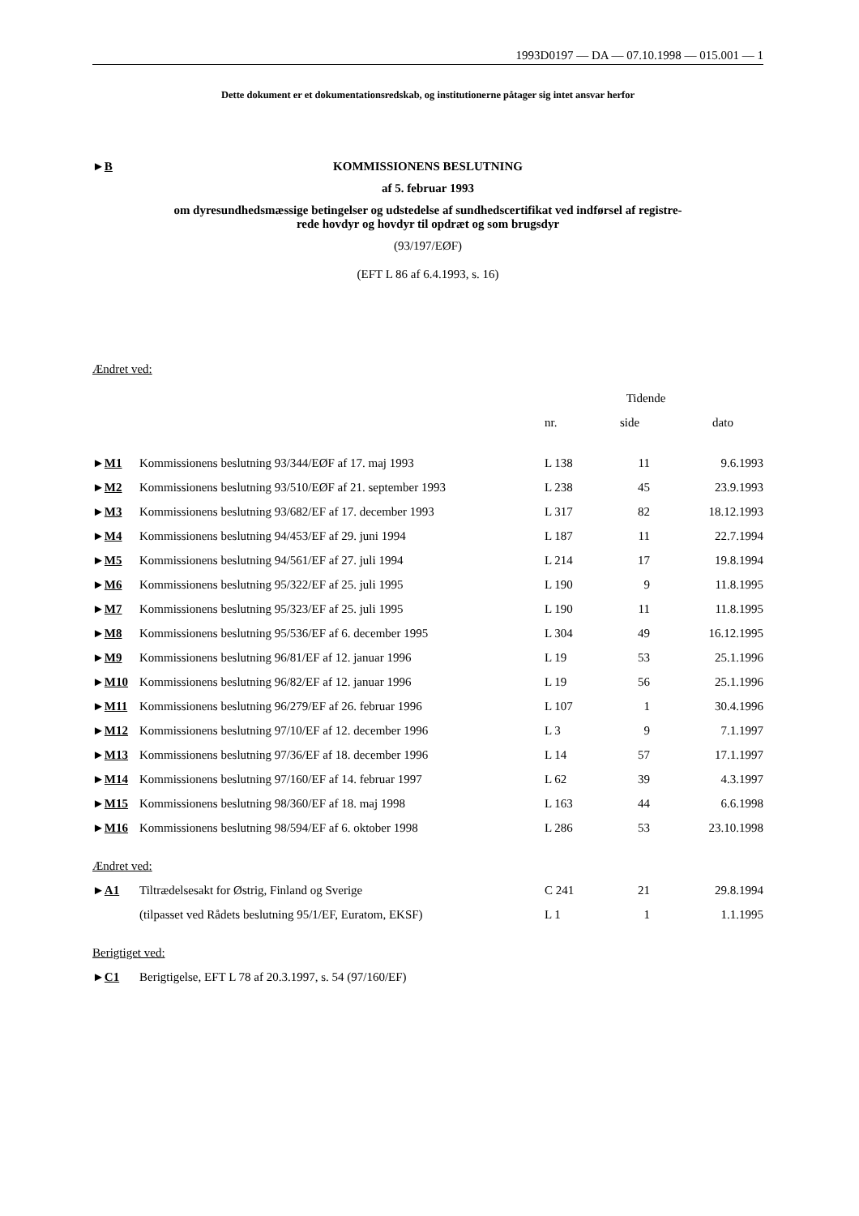1993D0197 — DA — 07.10.1998 — 015.001 — 1
Dette dokument er et dokumentationsredskab, og institutionerne påtager sig intet ansvar herfor
►B
KOMMISSIONENS BESLUTNING
af 5. februar 1993
om dyresundhedsmæssige betingelser og udstedelse af sundhedscertifikat ved indførsel af registre-
rede hovdyr og hovdyr til opdræt og som brugsdyr
(93/197/EØF)
(EFT L 86 af 6.4.1993, s. 16)
Ændret ved:
| | | | Tidende | | |
| --- | --- | --- | --- | --- | --- |
| | | nr. | side | | dato |
| ► M1 | Kommissionens beslutning 93/344/EØF af 17. maj 1993 | L 138 | 11 | | 9.6.1993 |
| ► M2 | Kommissionens beslutning 93/510/EØF af 21. september 1993 | L 238 | 45 | | 23.9.1993 |
| ► M3 | Kommissionens beslutning 93/682/EF af 17. december 1993 | L 317 | 82 | | 18.12.1993 |
| ► M4 | Kommissionens beslutning 94/453/EF af 29. juni 1994 | L 187 | 11 | | 22.7.1994 |
| ► M5 | Kommissionens beslutning 94/561/EF af 27. juli 1994 | L 214 | 17 | | 19.8.1994 |
| ► M6 | Kommissionens beslutning 95/322/EF af 25. juli 1995 | L 190 | 9 | | 11.8.1995 |
| ► M7 | Kommissionens beslutning 95/323/EF af 25. juli 1995 | L 190 | 11 | | 11.8.1995 |
| ► M8 | Kommissionens beslutning 95/536/EF af 6. december 1995 | L 304 | 49 | | 16.12.1995 |
| ► M9 | Kommissionens beslutning 96/81/EF af 12. januar 1996 | L 19 | 53 | | 25.1.1996 |
| ► M10 | Kommissionens beslutning 96/82/EF af 12. januar 1996 | L 19 | 56 | | 25.1.1996 |
| ► M11 | Kommissionens beslutning 96/279/EF af 26. februar 1996 | L 107 | 1 | | 30.4.1996 |
| ► M12 | Kommissionens beslutning 97/10/EF af 12. december 1996 | L 3 | 9 | | 7.1.1997 |
| ► M13 | Kommissionens beslutning 97/36/EF af 18. december 1996 | L 14 | 57 | | 17.1.1997 |
| ► M14 | Kommissionens beslutning 97/160/EF af 14. februar 1997 | L 62 | 39 | | 4.3.1997 |
| ► M15 | Kommissionens beslutning 98/360/EF af 18. maj 1998 | L 163 | 44 | | 6.6.1998 |
| ► M16 | Kommissionens beslutning 98/594/EF af 6. oktober 1998 | L 286 | 53 | | 23.10.1998 |
Ændret ved:
| ► A1 | Tiltrædelsesakt for Østrig, Finland og Sverige | C 241 | 21 | | 29.8.1994 |
| | (tilpasset ved Rådets beslutning 95/1/EF, Euratom, EKSF) | L 1 | 1 | | 1.1.1995 |
Berigtiget ved:
| ► C1 | Berigtigelse, EFT L 78 af 20.3.1997, s. 54 (97/160/EF) |